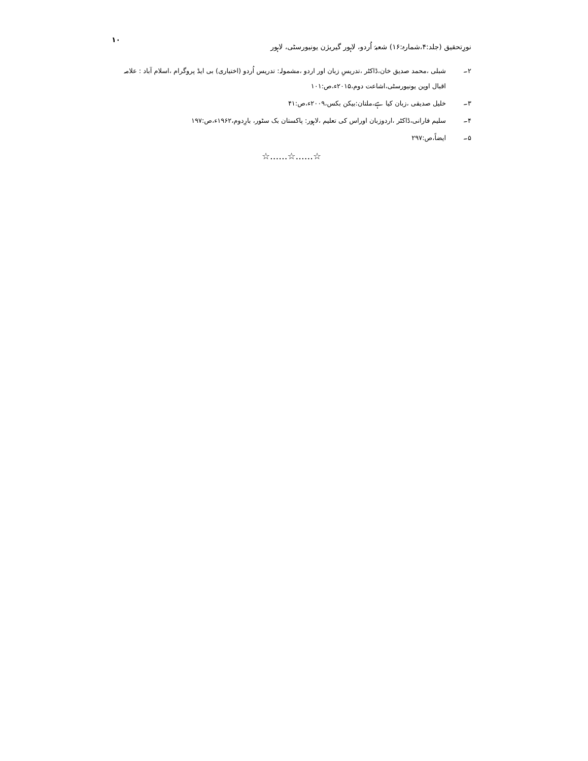نورِتحقیق (جلد:۴،شمارہ:۱۶) شعبۂ اُردو، لاہور گیریژن یونیورسٹی، لاہور ۱۰
۲۔ شبلی ،محمد صدیق خان،ڈاکٹر ،تدریسِ زبان اور اردو ،مشمولہ: تدریس اُردو (اختیاری) بی ایڈ پروگرام ،اسلام آباد : علامہ اقبال اوپن یونیورسٹی،اشاعت دوم،۲۰۱۵ء،ص:۱۰۱
۳۔ خلیل صدیقی ،زبان کیا ہے،ملتان:بیکن بکس،۲۰۰۹ء،ص:۴۱
۴۔ سلیم فارانی،ڈاکٹر ،اردوزبان اوراس کی تعلیم ،لاہور: پاکستان بک سٹور، بارِدوم،۱۹۶۲ء،ص:۱۹۷
۵۔ ایضاً،ص:۲۹۷
☆......☆......☆